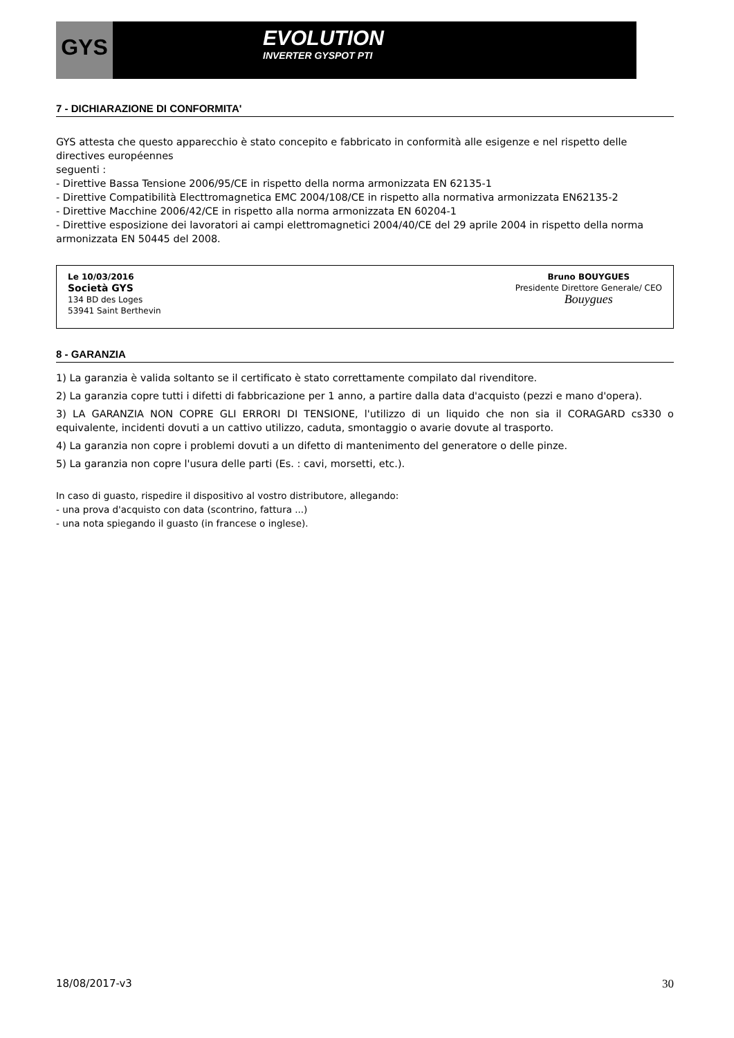GYS EVOLUTION
INVERTER GYSPOT PTI
7 - DICHIARAZIONE DI CONFORMITA'
GYS attesta che questo apparecchio è stato concepito e fabbricato in conformità alle esigenze e nel rispetto delle directives européennes
seguenti :
- Direttive Bassa Tensione 2006/95/CE in rispetto della norma armonizzata EN 62135-1
- Direttive Compatibilità Electtromagnetica EMC 2004/108/CE in rispetto alla normativa armonizzata EN62135-2
- Direttive Macchine 2006/42/CE in rispetto alla norma armonizzata EN 60204-1
- Direttive esposizione dei lavoratori ai campi elettromagnetici 2004/40/CE del 29 aprile 2004 in rispetto della norma armonizzata EN 50445 del 2008.
Le 10/03/2016
Società GYS
134 BD des Loges
53941 Saint Berthevin
Bruno BOUYGUES
Presidente Direttore Generale/ CEO
Bouygues
8 - GARANZIA
1) La garanzia è valida soltanto se il certificato è stato correttamente compilato dal rivenditore.
2) La garanzia copre tutti i difetti di fabbricazione per 1 anno, a partire dalla data d'acquisto (pezzi e mano d'opera).
3) LA GARANZIA NON COPRE GLI ERRORI DI TENSIONE, l'utilizzo di un liquido che non sia il CORAGARD cs330 o equivalente, incidenti dovuti a un cattivo utilizzo, caduta, smontaggio o avarie dovute al trasporto.
4) La garanzia non copre i problemi dovuti a un difetto di mantenimento del generatore o delle pinze.
5) La garanzia non copre l'usura delle parti (Es. : cavi, morsetti, etc.).
In caso di guasto, rispedire il dispositivo al vostro distributore, allegando:
- una prova d'acquisto con data (scontrino, fattura ...)
- una nota spiegando il guasto (in francese o inglese).
18/08/2017-v3 30